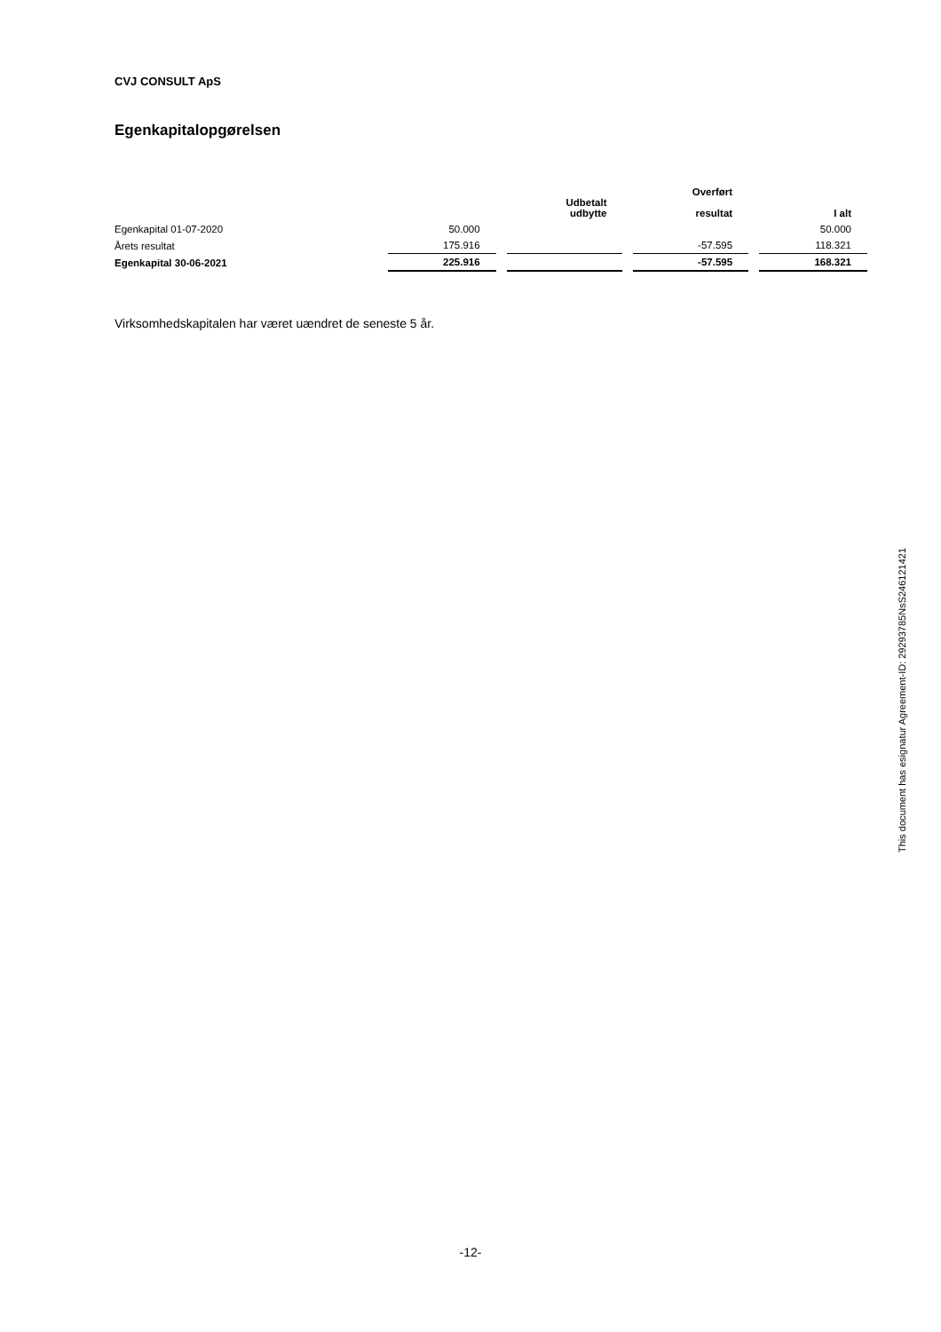CVJ CONSULT ApS
Egenkapitalopgørelsen
| | | Udbetalt udbytte | Overført resultat | I alt |
| --- | --- | --- | --- | --- |
| Egenkapital 01-07-2020 | 50.000 | | | 50.000 |
| Årets resultat | 175.916 | | -57.595 | 118.321 |
| Egenkapital 30-06-2021 | 225.916 | | -57.595 | 168.321 |
Virksomhedskapitalen har været uændret de seneste 5 år.
This document has esignatur Agreement-ID: 29293785NsS246121421
-12-